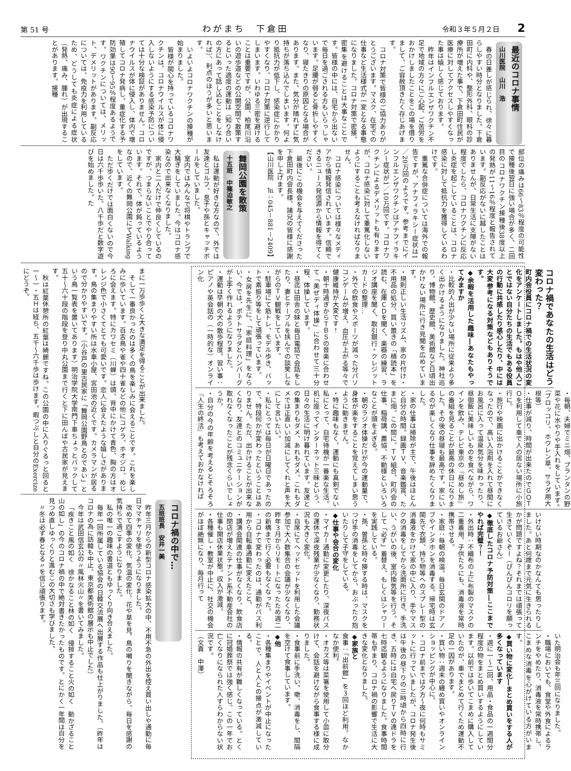第 51 号 わがまち　下倉田 令和３年５月２日 2
最近のコロナ事情
山川医院　山川　浩
春の日差しが感じられ、徐々に暮らしやすい時分となりました。下倉田町に内科や、整形外科、眼科の診療所が増えた事で、下倉田町住民が医療に対してアクセスしやすくなった事は嬉しく感じております。
昨年はインフルエンザワクチン不足で地域の方々にご心配、ご苦労をおかけしましたことをこの場を借りまして、ご容赦頂きたく存じあげます。
コロナ対策で皆様のご協力ありがとうございます。マスク、在宅での仕事など生活様式が一変となる事態になりました。コロナ対策で密接、密集を避けることは大事なことです。皆様の中には、自宅から出ないで毎日を過ごされる方もいらっしゃいます。足腰が弱ると骨折しやすくなり、寝たきりの原因となる場合があります。また、気分が晴れずに気持ちが落ち込んでしまいます。何より抵抗力が低下し、感染症にかかりやすくなり、コロナ対策に逆行してしまいます。いわゆる三密を避けることは重要ですが、公園、柏尾川沿いの遊歩道などの公開空間で散策するといった適度の運動は（知り合いの方にあって話し込むことをしなければ）、利点のほうが多いと思います。
いよいよコロナワクチンの接種が始まりました。
皆様が関心を持っているコロナワクチンは、コロナウイルスが体に侵入しないようにする感染予防については十分な検証がありません。コロナウイルスが体に侵入し、体内で増殖してコロナ発病し、重症化する予防効果は90～95％程度あるようです。ワクチンについては、メリット、デメリットがあります。副反応については、免疫力を利用しているため、どうしても炎症による症状（発熱、痛み、腫れ）が出現することがあります。接種
部位の痛みは66～83％程度の可能性で接種後翌日に強い場合が多く、二回目のコロナワクチン接種後38度以上の発熱が11～16％程度と報告されています。副反応がないに越したことはありませんが、日常生活に支障がない程度でしたら、コロナワクチンに反応し炎症を起こしていることは、コロナ感染に対して抵抗力を獲得しているわけです。
重篤な合併症については海外での報告ですが、アナフィラキシー症状は1／20万回のようです。参考までにインフルエンザワクチンはアナフィラキシー症状が1／10万回です。コロナワクチンによるデメリットも有りますが、コロナ感染に対して重篤化しないようにすることも考えなければなりません。
コロナ感染については様々なメディアから情報発信されています。信頼できるニュース発信源から情報を得てください。
最後にこの機会を与えてくださった下倉田町内会長様、諸兄の皆様に感謝を申し上げます。
【山川医院　℡：045－881－2409】
舞岡公園を散策
十五班　中篠迫敏之
私は運動が好きな方なので、外では友達とゴルフ、息子や孫とキャッチボールをしていました。
室内ではみんなで将棋やトランプで大騒ぎをしていました。今はコロナ感染なので出来なくなりました。
家内と二人だけで仲良くしているのですが、つまらないことでやり合っています。それで、体が鈍っているようなので、近くの舞岡公園にてWalkingをしています。
ただ歩くだけでは面白くないので今日は六千歩歩いた、八千歩だと数字遊びを始めました。た
コロナ禍であなたの生活はどう変わった？
町内会役員にコロナ禍での生活状況の変化をアンケートしました。もはや他人ごとではない自分たちの生活でもある役員の行動に共感したり感心したり、中には大変参考になる対策などもありそうです。
◆余暇を活用した趣味―あなたもやってみますか
・比較的人出が少ない場所に従来より多く出かけるようになりました。神社巡り、博物館、歴史館、美術館など日頃出かけない場所に行き見聞を広めています。
・規則正しい生活リズム、家の片付け・不用品の処分、買い置きの「積読本」を読む、在庫ＣＤを聞く、楽器の練習、ラジオ講座を聞く、取引銀行・クレジットカードの整理…
・外での飲食やスポーツが減った分パソコンゲームが増え、血圧が上がる等々で健康維持が大変です！
・朝十時過ぎからＴＢＳの音楽に合わせて「美ぜディ体操」に合わせて三十分程、体操しています。
・昼迄は田舎の妹と毎日電話で会話をしたり、妻とテーブルを挟んでの談笑しながらのＴＶ観戦をしています。
・駐車場にて筋トレ、モデル歩き、バットで素振り等をして頑張っています。
・女房を先生に、「家庭料理」をならい、今では、ポテトサラダとハンバーグが上手く作れるようになりました。
・運動は早朝の犬の散歩程度。習い事：ピアノや英会話の（一時的な）オンライン化
・毎朝、夫婦でミニ畑、プランタンの野菜や花に水やりや手入れをしています。（ブロッコリ、ホウレン草、サラダ用大根等）
・仕事が減り、時間が出来たのでＧＯＴＯを利用して車で人の居ない場所に小旅行に。
・旅行や映画に出かけることができなくなったので、高い入浴剤を入れて昼間にお風呂に入って温泉気分を味わったり、昼御飯に美味しいものを食べながら、ワインを飲み、テレビ東京の『昼めし旅』の番組を見ることが最高の休日になりました。その後の昼寝も最高です。家にいるのが楽しくなり仕事を辞めたくなりました。
・家の仕事は掃除が主で、午後はほとんど自分の時間。録画ＴＶ、音楽鑑賞、たまに畑。この間に、ＴＶ組合、町内会の仕事、稲荷講、農協、不動様といろいろなことが頭をよぎる。
・朝のラジオ体操だけが今の運動量で、身体が楽をすることを覚えてしまい思うように動きません。
・特に趣味もなく、運動にも真剣でない私にとって、自宅待機が一番楽な生活。机に座ってインターネット三昧という、日々の生活に明け暮れています。友達との集まりもダメ、あれもダメ、これもダメでは正直いい加減にしてくれと声を大にして言いたい。
・私にとっては毎日が日曜日であったので、特段何かが変わったということはありません。ただ、出かけることが出来なくなり、友達とのコミュニケーションが取れなくなったことが残念くらいでしょうか。
・自分の今の年齢を考えるとそろそろ『人生の終活』も考えておかなければ
いけない時期なのかなんても思ったりしました。あと何歳まで元気に生きられるかが問題ですよね？それまでは頑張って生きていくぞー（ぴんぴんコロリを願っているお爺さん）
◆徹底したコロナ予防対策―ここまでやれば完璧？！
・外出時：不織布の上に布製のマスクの二重着用、子供たちにも、消毒液を常時携帯させる。
・家庭：毎朝の検温。毎日玄関のドアノブやインタホンを消毒する。帰宅時は玄関先で衣類、持ち物等へのスプレー型の消毒液をかけて家の中に入り、手やマスクの消毒をしてから洗面所に行き、手洗い、うがいの後、室内換気等を行う。そして「必ず」着替え、もしくはシャワーを実践している。
・孫、曽孫と時々接する時は、マスクをつけ手の消毒をしてから、おぶったり抱いたりして子守をしている。
◆仕事や会合の変化
・マイカー通勤に変更したり、深夜バスの運休で深夜残業が少なくなり、勤務状況も大きく変化。
・自席にてヘッドセットを利用した会議参加で大人数集合の会議が少なくなり、昨年３月からリモートになったため週二の新橋まで行く必要もなくなった。
・コロナで変わったのは、通勤がバス利用から自転車通勤に変えたこと。
・講演会関連の仕事がなくなり、飲食店の閉店が増えたテナント系不動産会社の仕事も開店休業状態。収入が激減。
・各種催し・教室が中止に、社交の機会がほぼ絶無になり、毎月行って
いた明治会も年三回になりました。
・職場においても、食堂や外食によるランチをやめたり、消毒液を常時携帯し、こまめな消毒を心がけている方がいます。
◆買い物に変化―まとめ買いをする人が多くなっています
・週に一～二回、用品・食品の一週間分程度の物をまとめ買いするようにしています。以前では歩いてこまめに購入していたのが、車でまとめて行くため運動不足の一因があります。
・買い物：週末の纏め買いやオンラインショッピングが中心に。
・コロナ前までは夕方～夜に何時もサミットに行っていましたが、コロナ発生後は午後の昼下りの三時頃から四時に行き、五時には自宅へ戻りＴＶの連ドラを七時迄観るようになりました。食事時間帯も早まり、コロナ禍の影響で生活に大きな変化となりました。
◆家族と
食事：「出前館」を３回ほど利用。なかなか便利。
・オカズ等は菜箸を使用して小皿に取分けて、会話を避けながら食事する様に成りました。
・食事前に手洗い、嗽、消毒をし、間隔を空けて食事しています。
◆他
・各種集まりやイベントが中止になったことで、人と人との接点が激減している。
・情報の共有が難しくなっている。とくに冠婚葬祭では強く感じ、この一年でお亡くなりになられた人すらわからない状況です。
（文責　中澤）
まに一万歩歩くと大きな満足を得ることが出来ました。
そして一番良かったのは多くの鳥を楽しみに会えることです。これを楽しみに歩いています。百舌鳥や雀や四十雀などの他にコゲラ、ホオジロ、めじろに会えます。特にカワセミ（川蝉）は頭、背中にかけて青色、胸の方はオレンジ色で小さくてとても可愛いです。恋人に会えたような嬉しさがあります。鳥の集まりやすい所は水車小屋、宮田池の近くです。カメラマンが居るので分かりやすいです。（小谷戸の里古民家に「舞岡公園野鳥とのであい」という鳥一覧表を置いてあります）明治学院大学南門下車ちょっとバックして五十～六十段の階段を登り中丸公園まで行くと下に田んぼや古民家が見えます。
秋は紅葉休憩所の紅葉は綺麗ですね。この公園の中に入りぐるっと回ると一～一・五Ｈは経ち、五千～六千歩は歩けます。暇つぶしと自分のExercizeにどうぞ。
コロナ禍の中で…
五班班長　安井一美
昨年三月からの新型コロナ感染拡大の中、不用不急の外出を控え買い出しや通勤に毎日ママチャリを使うようになりました。
改めて四季の変化、気温の変化、花や草を見、鳥の囀りを聞きながら、毎日を感謝の気持ちで過ごすようになりました。
私の唯一の趣味の書道ともゆっくり向き合えました。
毎年一回所属している協会の日韓交流展へ出展する作品も仕上がりました。（昨年はコロナの為に訪韓も中止、東京都美術館の展示も中止でした）
今年は武田信玄公の〃風林火山〃を書いてみました。
「疾きこと風の如く　徐かなること林の如く　侵掠すること火の如く　動かざること山の如し」の今のコロナ禍の中で絶対書きたかったものです。とにかく一年間は自分を見つめ直しゆっくりと進むこの大切さも学びました。
〃冬は必ず春となる〃を信じ頑張ります。